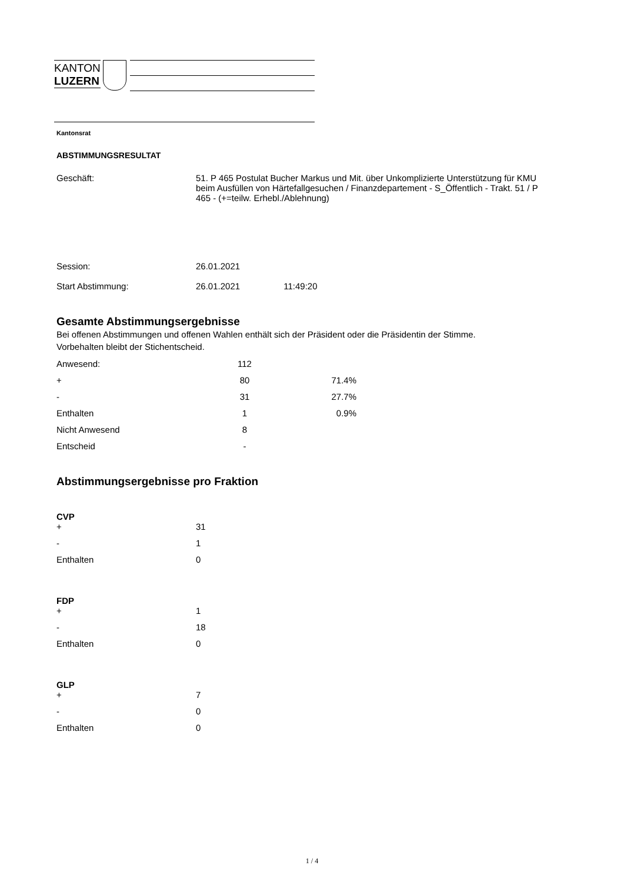KANTON
LUZERN
Kantonsrat
ABSTIMMUNGSRESULTAT
| Geschäft: | 51. P 465 Postulat Bucher Markus und Mit. über Unkomplizierte Unterstützung für KMU beim Ausfüllen von Härtefallgesuchen / Finanzdepartement - S_Öffentlich - Trakt. 51 / P 465 - (+=teilw. Erhebl./Ablehnung) |
| Session: | 26.01.2021 |
| Start Abstimmung: | 26.01.2021 11:49:20 |
Gesamte Abstimmungsergebnisse
Bei offenen Abstimmungen und offenen Wahlen enthält sich der Präsident oder die Präsidentin der Stimme.
Vorbehalten bleibt der Stichentscheid.
| Anwesend: | 112 | |
| + | 80 | 71.4% |
| - | 31 | 27.7% |
| Enthalten | 1 | 0.9% |
| Nicht Anwesend | 8 | |
| Entscheid | - | |
Abstimmungsergebnisse pro Fraktion
CVP
| + | 31 |
| - | 1 |
| Enthalten | 0 |
FDP
| + | 1 |
| - | 18 |
| Enthalten | 0 |
GLP
| + | 7 |
| - | 0 |
| Enthalten | 0 |
1 / 4